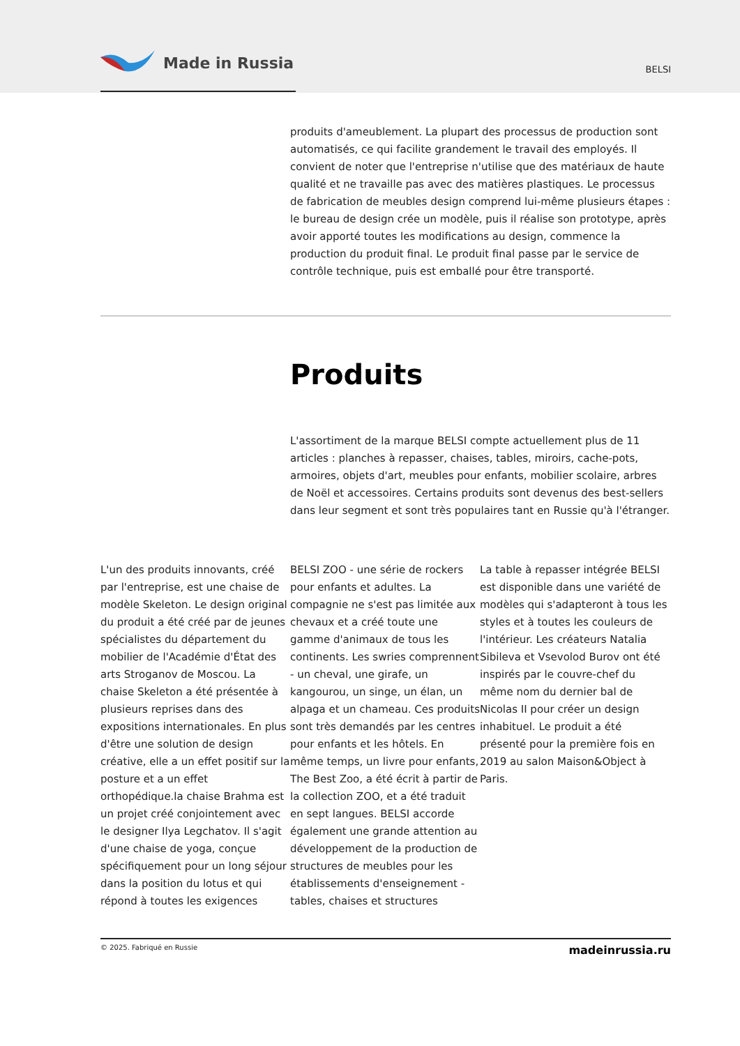Made in Russia
BELSI
produits d'ameublement. La plupart des processus de production sont automatisés, ce qui facilite grandement le travail des employés. Il convient de noter que l'entreprise n'utilise que des matériaux de haute qualité et ne travaille pas avec des matières plastiques. Le processus de fabrication de meubles design comprend lui-même plusieurs étapes : le bureau de design crée un modèle, puis il réalise son prototype, après avoir apporté toutes les modifications au design, commence la production du produit final. Le produit final passe par le service de contrôle technique, puis est emballé pour être transporté.
Produits
L'assortiment de la marque BELSI compte actuellement plus de 11 articles : planches à repasser, chaises, tables, miroirs, cache-pots, armoires, objets d'art, meubles pour enfants, mobilier scolaire, arbres de Noël et accessoires. Certains produits sont devenus des best-sellers dans leur segment et sont très populaires tant en Russie qu'à l'étranger.
L'un des produits innovants, créé par l'entreprise, est une chaise de modèle Skeleton. Le design original du produit a été créé par de jeunes spécialistes du département du mobilier de l'Académie d'État des arts Stroganov de Moscou. La chaise Skeleton a été présentée à plusieurs reprises dans des expositions internationales. En plus d'être une solution de design créative, elle a un effet positif sur la posture et a un effet orthopédique.la chaise Brahma est un projet créé conjointement avec le designer Ilya Legchatov. Il s'agit d'une chaise de yoga, conçue spécifiquement pour un long séjour dans la position du lotus et qui répond à toutes les exigences
BELSI ZOO - une série de rockers pour enfants et adultes. La compagnie ne s'est pas limitée aux chevaux et a créé toute une gamme d'animaux de tous les continents. Les swries comprennent - un cheval, une girafe, un kangourou, un singe, un élan, un alpaga et un chameau. Ces produits sont très demandés par les centres pour enfants et les hôtels. En même temps, un livre pour enfants, The Best Zoo, a été écrit à partir de la collection ZOO, et a été traduit en sept langues. BELSI accorde également une grande attention au développement de la production de structures de meubles pour les établissements d'enseignement - tables, chaises et structures
La table à repasser intégrée BELSI est disponible dans une variété de modèles qui s'adapteront à tous les styles et à toutes les couleurs de l'intérieur. Les créateurs Natalia Sibileva et Vsevolod Burov ont été inspirés par le couvre-chef du même nom du dernier bal de Nicolas II pour créer un design inhabituel. Le produit a été présenté pour la première fois en 2019 au salon Maison&Object à Paris.
© 2025. Fabriqué en Russie madeinrussia.ru